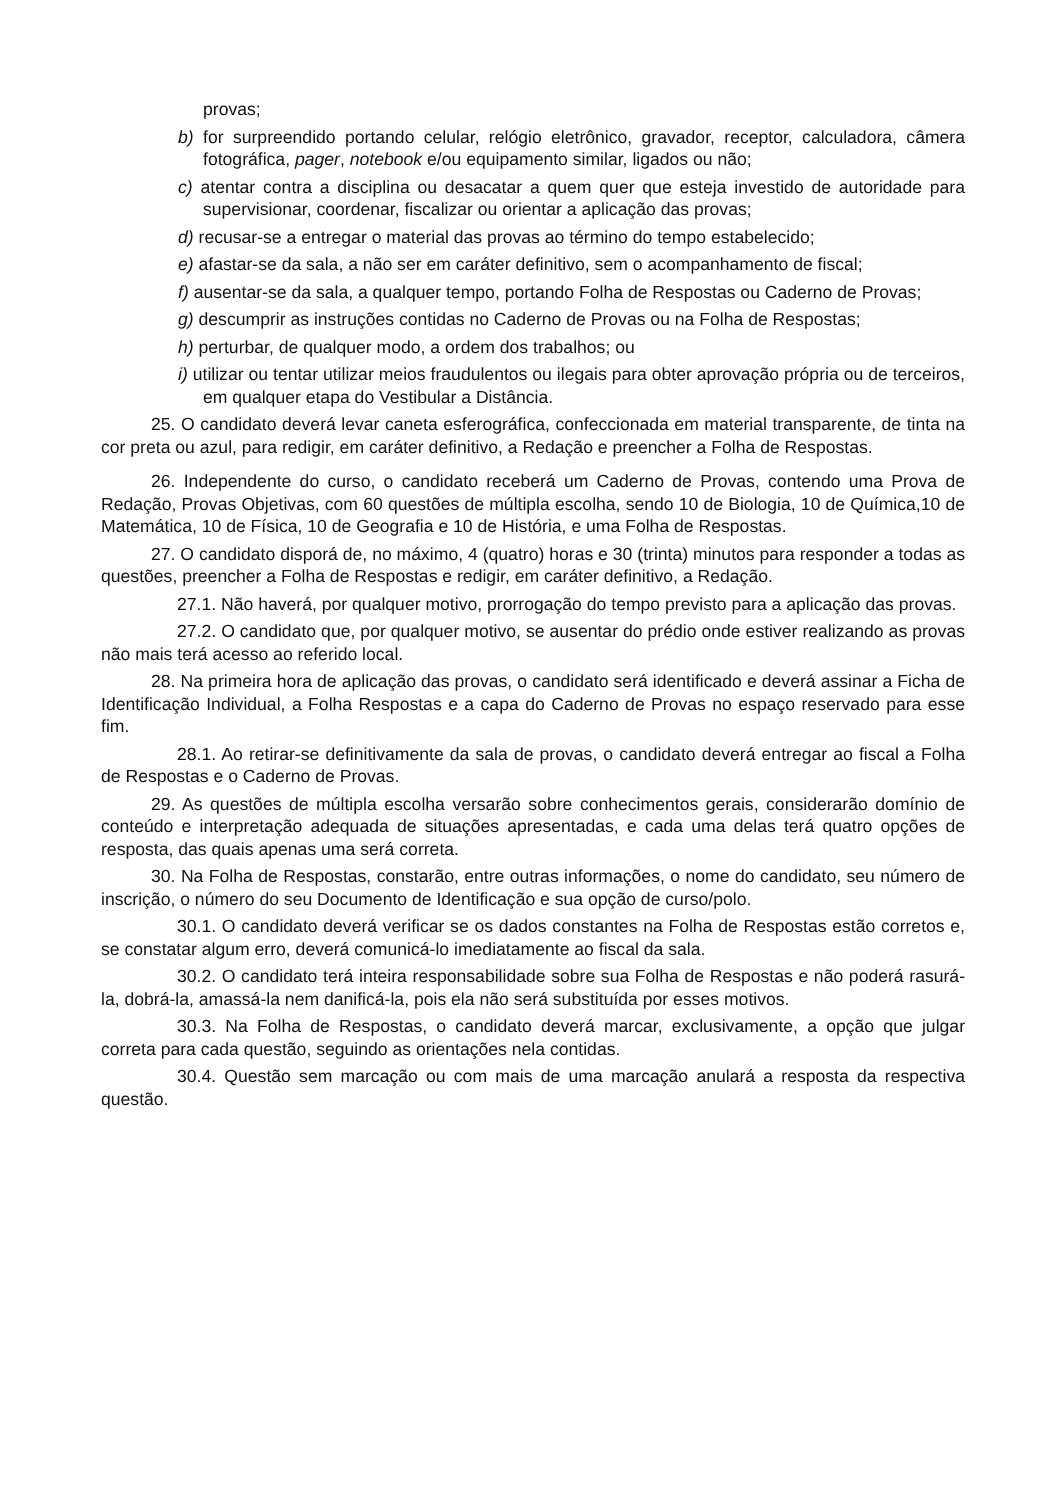provas;
b) for surpreendido portando celular, relógio eletrônico, gravador, receptor, calculadora, câmera fotográfica, pager, notebook e/ou equipamento similar, ligados ou não;
c) atentar contra a disciplina ou desacatar a quem quer que esteja investido de autoridade para supervisionar, coordenar, fiscalizar ou orientar a aplicação das provas;
d) recusar-se a entregar o material das provas ao término do tempo estabelecido;
e) afastar-se da sala, a não ser em caráter definitivo, sem o acompanhamento de fiscal;
f) ausentar-se da sala, a qualquer tempo, portando Folha de Respostas ou Caderno de Provas;
g) descumprir as instruções contidas no Caderno de Provas ou na Folha de Respostas;
h) perturbar, de qualquer modo, a ordem dos trabalhos; ou
i) utilizar ou tentar utilizar meios fraudulentos ou ilegais para obter aprovação própria ou de terceiros, em qualquer etapa do Vestibular a Distância.
25. O candidato deverá levar caneta esferográfica, confeccionada em material transparente, de tinta na cor preta ou azul, para redigir, em caráter definitivo, a Redação e preencher a Folha de Respostas.
26. Independente do curso, o candidato receberá um Caderno de Provas, contendo uma Prova de Redação, Provas Objetivas, com 60 questões de múltipla escolha, sendo 10 de Biologia, 10 de Química,10 de Matemática, 10 de Física, 10 de Geografia e 10 de História, e uma Folha de Respostas.
27. O candidato disporá de, no máximo, 4 (quatro) horas e 30 (trinta) minutos para responder a todas as questões, preencher a Folha de Respostas e redigir, em caráter definitivo, a Redação.
27.1. Não haverá, por qualquer motivo, prorrogação do tempo previsto para a aplicação das provas.
27.2. O candidato que, por qualquer motivo, se ausentar do prédio onde estiver realizando as provas não mais terá acesso ao referido local.
28. Na primeira hora de aplicação das provas, o candidato será identificado e deverá assinar a Ficha de Identificação Individual, a Folha Respostas e a capa do Caderno de Provas no espaço reservado para esse fim.
28.1. Ao retirar-se definitivamente da sala de provas, o candidato deverá entregar ao fiscal a Folha de Respostas e o Caderno de Provas.
29. As questões de múltipla escolha versarão sobre conhecimentos gerais, considerarão domínio de conteúdo e interpretação adequada de situações apresentadas, e cada uma delas terá quatro opções de resposta, das quais apenas uma será correta.
30. Na Folha de Respostas, constarão, entre outras informações, o nome do candidato, seu número de inscrição, o número do seu Documento de Identificação e sua opção de curso/polo.
30.1. O candidato deverá verificar se os dados constantes na Folha de Respostas estão corretos e, se constatar algum erro, deverá comunicá-lo imediatamente ao fiscal da sala.
30.2. O candidato terá inteira responsabilidade sobre sua Folha de Respostas e não poderá rasurá-la, dobrá-la, amassá-la nem danificá-la, pois ela não será substituída por esses motivos.
30.3. Na Folha de Respostas, o candidato deverá marcar, exclusivamente, a opção que julgar correta para cada questão, seguindo as orientações nela contidas.
30.4. Questão sem marcação ou com mais de uma marcação anulará a resposta da respectiva questão.